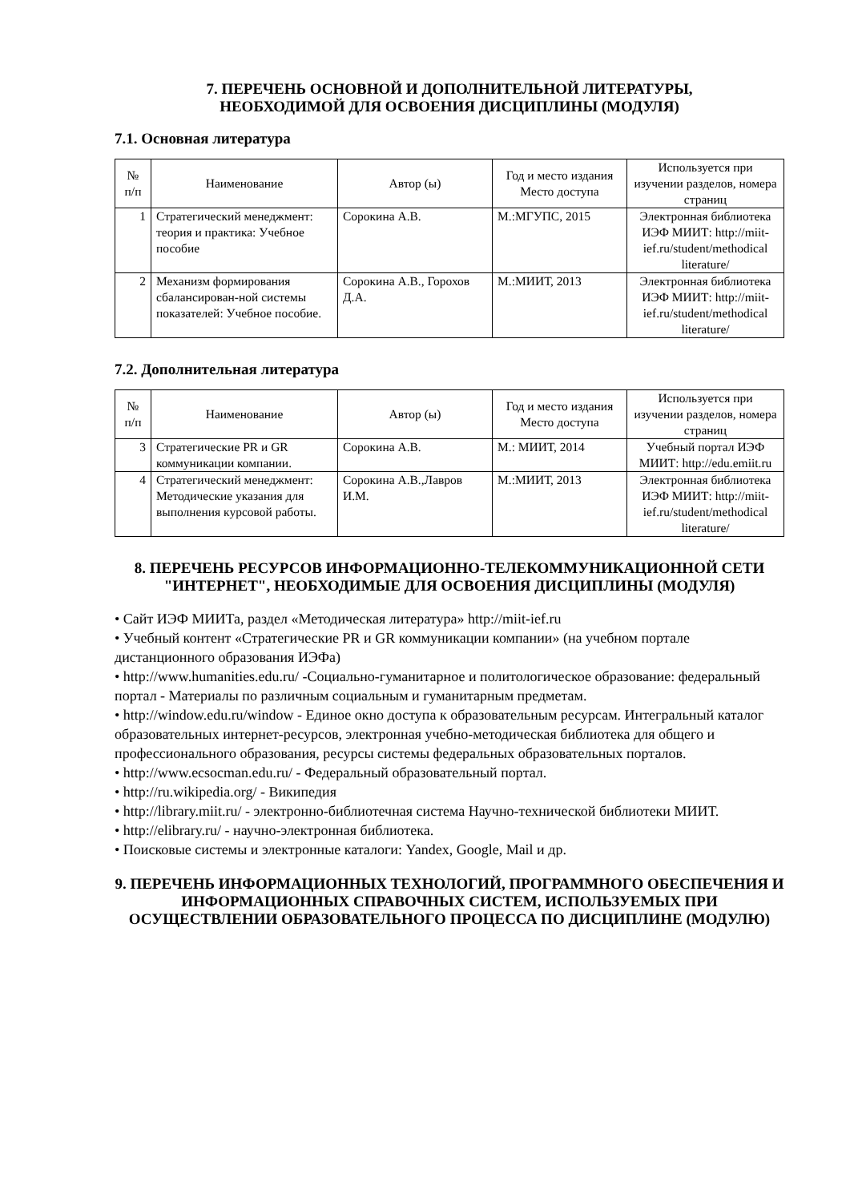7. ПЕРЕЧЕНЬ ОСНОВНОЙ И ДОПОЛНИТЕЛЬНОЙ ЛИТЕРАТУРЫ,
НЕОБХОДИМОЙ ДЛЯ ОСВОЕНИЯ ДИСЦИПЛИНЫ (МОДУЛЯ)
7.1. Основная литература
| № п/п | Наименование | Автор (ы) | Год и место издания Место доступа | Используется при изучении разделов, номера страниц |
| --- | --- | --- | --- | --- |
| 1 | Стратегический менеджмент: теория и практика: Учебное пособие | Сорокина А.В. | М.:МГУПС, 2015 | Электронная библиотека ИЭФ МИИТ: http://miit-ief.ru/student/methodical literature/ |
| 2 | Механизм формирования сбалансирован-ной системы показателей: Учебное пособие. | Сорокина А.В., Горохов Д.А. | М.:МИИТ, 2013 | Электронная библиотека ИЭФ МИИТ: http://miit-ief.ru/student/methodical literature/ |
7.2. Дополнительная литература
| № п/п | Наименование | Автор (ы) | Год и место издания Место доступа | Используется при изучении разделов, номера страниц |
| --- | --- | --- | --- | --- |
| 3 | Стратегические PR и GR коммуникации компании. | Сорокина А.В. | М.: МИИТ, 2014 | Учебный портал ИЭФ МИИТ: http://edu.emiit.ru |
| 4 | Стратегический менеджмент: Методические указания для выполнения курсовой работы. | Сорокина А.В.,Лавров И.М. | М.:МИИТ, 2013 | Электронная библиотека ИЭФ МИИТ: http://miit-ief.ru/student/methodical literature/ |
8. ПЕРЕЧЕНЬ РЕСУРСОВ ИНФОРМАЦИОННО-ТЕЛЕКОММУНИКАЦИОННОЙ СЕТИ "ИНТЕРНЕТ", НЕОБХОДИМЫЕ ДЛЯ ОСВОЕНИЯ ДИСЦИПЛИНЫ (МОДУЛЯ)
• Сайт ИЭФ МИИТа, раздел «Методическая литература» http://miit-ief.ru
• Учебный контент «Стратегические PR и GR коммуникации компании» (на учебном портале дистанционного образования ИЭФа)
• http://www.humanities.edu.ru/ -Социально-гуманитарное и политологическое образование: федеральный портал - Материалы по различным социальным и гуманитарным предметам.
• http://window.edu.ru/window - Единое окно доступа к образовательным ресурсам. Интегральный каталог образовательных интернет-ресурсов, электронная учебно-методическая библиотека для общего и профессионального образования, ресурсы системы федеральных образовательных порталов.
• http://www.ecsocman.edu.ru/ - Федеральный образовательный портал.
• http://ru.wikipedia.org/ - Википедия
• http://library.miit.ru/ - электронно-библиотечная система Научно-технической библиотеки МИИТ.
• http://elibrary.ru/ - научно-электронная библиотека.
• Поисковые системы и электронные каталоги: Yandex, Google, Mail и др.
9. ПЕРЕЧЕНЬ ИНФОРМАЦИОННЫХ ТЕХНОЛОГИЙ, ПРОГРАММНОГО ОБЕСПЕЧЕНИЯ И ИНФОРМАЦИОННЫХ СПРАВОЧНЫХ СИСТЕМ, ИСПОЛЬЗУЕМЫХ ПРИ ОСУЩЕСТВЛЕНИИ ОБРАЗОВАТЕЛЬНОГО ПРОЦЕССА ПО ДИСЦИПЛИНЕ (МОДУЛЮ)